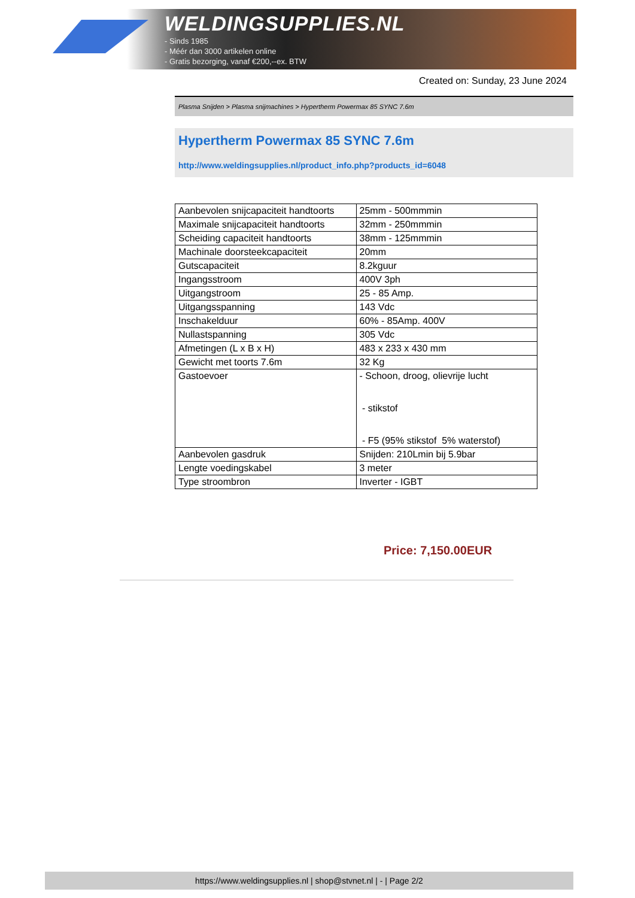WELDINGSUPPLIES.NL
- Sinds 1985
- Méér dan 3000 artikelen online
- Gratis bezorging, vanaf €200,--ex. BTW
Created on: Sunday, 23 June 2024
Plasma Snijden > Plasma snijmachines > Hypertherm Powermax 85 SYNC 7.6m
Hypertherm Powermax 85 SYNC 7.6m
http://www.weldingsupplies.nl/product_info.php?products_id=6048
| Aanbevolen snijcapaciteit handtoorts | 25mm - 500mmmin |
| Maximale snijcapaciteit handtoorts | 32mm - 250mmmin |
| Scheiding capaciteit handtoorts | 38mm - 125mmmin |
| Machinale doorsteekcapaciteit | 20mm |
| Gutscapaciteit | 8.2kguur |
| Ingangsstroom | 400V 3ph |
| Uitgangstroom | 25 - 85 Amp. |
| Uitgangsspanning | 143 Vdc |
| Inschakelduur | 60% - 85Amp. 400V |
| Nullastspanning | 305 Vdc |
| Afmetingen (L x B x H) | 483 x 233 x 430 mm |
| Gewicht met toorts 7.6m | 32 Kg |
| Gastoevoer | - Schoon, droog, olievrije lucht - stikstof - F5 (95% stikstof 5% waterstof) |
| Aanbevolen gasdruk | Snijden: 210Lmin bij 5.9bar |
| Lengte voedingskabel | 3 meter |
| Type stroombron | Inverter - IGBT |
Price: 7,150.00EUR
https://www.weldingsupplies.nl | shop@stvnet.nl | - | Page 2/2